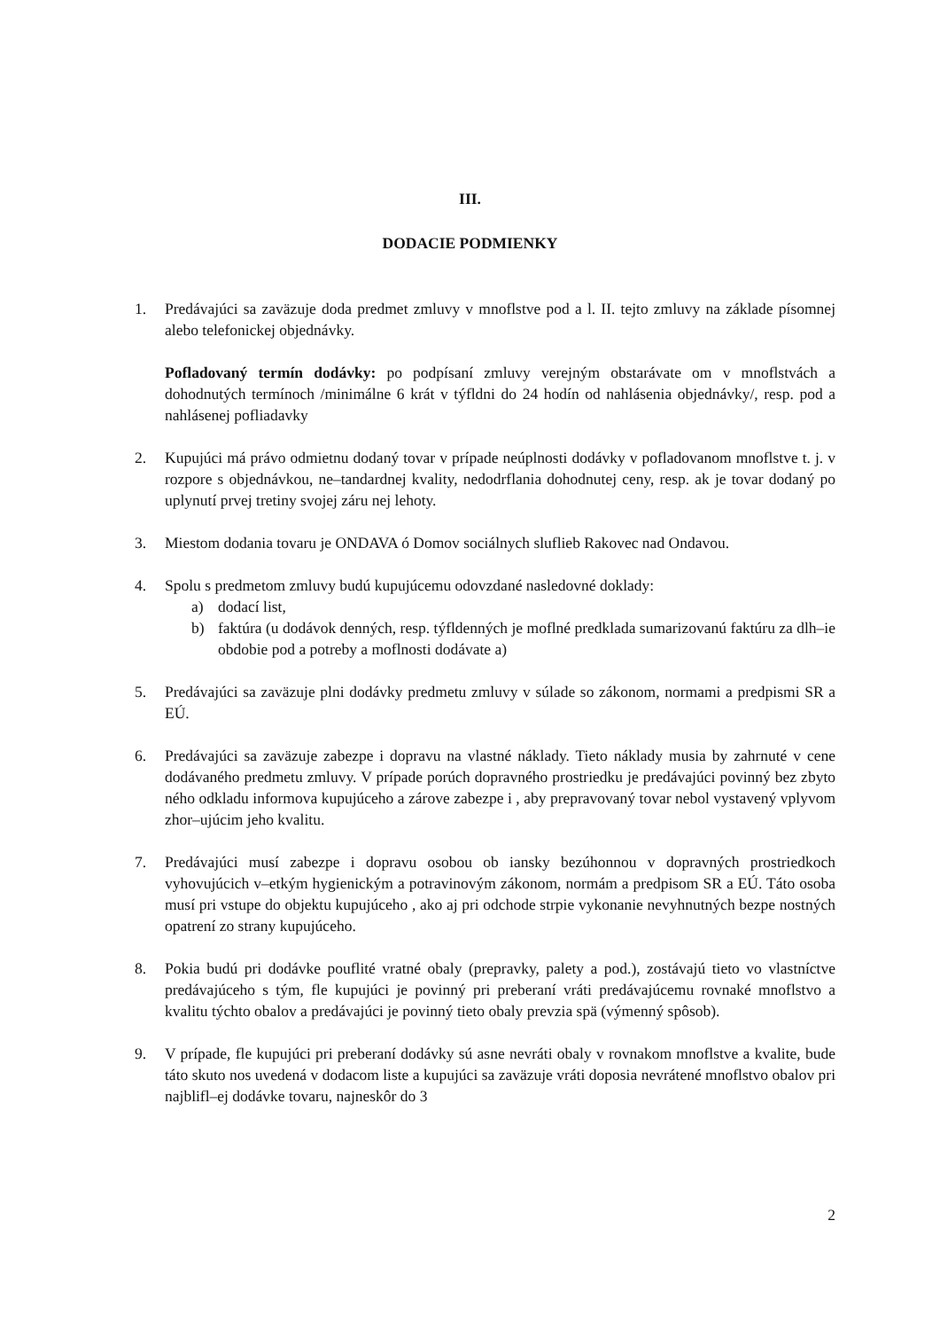III.
DODACIE PODMIENKY
1. Predávajúci sa zaväzuje doda predmet zmluvy v mnoflstve pod a l. II. tejto zmluvy na základe písomnej alebo telefonickej objednávky.
Pofladovaný termín dodávky: po podpísaní zmluvy verejným obstarávate om v mnoflstvách a dohodnutých termínoch /minimálne 6 krát v týfldni do 24 hodín od nahlásenia objednávky/, resp. pod a nahlásenej pofliadavky
2. Kupujúci má právo odmietnu dodaný tovar v prípade neúplnosti dodávky v pofladovanom mnoflstve t. j. v rozpore s objednávkou, ne–tandardnej kvality, nedodrflania dohodnutej ceny, resp. ak je tovar dodaný po uplynutí prvej tretiny svojej záru nej lehoty.
3. Miestom dodania tovaru je ONDAVA ó Domov sociálnych sluflieb Rakovec nad Ondavou.
4. Spolu s predmetom zmluvy budú kupujúcemu odovzdané nasledovné doklady:
a) dodací list,
b) faktúra (u dodávok denných, resp. týfldenných je moflné predklada sumarizovanú faktúru za dlh–ie obdobie pod a potreby a moflnosti dodávate a)
5. Predávajúci sa zaväzuje plni dodávky predmetu zmluvy v súlade so zákonom, normami a predpismi SR a EÚ.
6. Predávajúci sa zaväzuje zabezpe i dopravu na vlastné náklady. Tieto náklady musia by zahrnuté v cene dodávaného predmetu zmluvy. V prípade porúch dopravného prostriedku je predávajúci povinný bez zbyto ného odkladu informova kupujúceho a zárove zabezpe i , aby prepravovaný tovar nebol vystavený vplyvom zhor–ujúcim jeho kvalitu.
7. Predávajúci musí zabezpe i dopravu osobou ob iansky bezúhonnou v dopravných prostriedkoch vyhovujúcich v–etkým hygienickým a potravinovým zákonom, normám a predpisom SR a EÚ. Táto osoba musí pri vstupe do objektu kupujúceho , ako aj pri odchode strpie vykonanie nevyhnutných bezpe nostných opatrení zo strany kupujúceho.
8. Pokia budú pri dodávke pouflité vratné obaly (prepravky, palety a pod.), zostávajú tieto vo vlastníctve predávajúceho s tým, fle kupujúci je povinný pri preberaní vráti predávajúcemu rovnaké mnoflstvo a kvalitu týchto obalov a predávajúci je povinný tieto obaly prevzia spä (výmenný spôsob).
9. V prípade, fle kupujúci pri preberaní dodávky sú asne nevráti obaly v rovnakom mnoflstve a kvalite, bude táto skuto nos uvedená v dodacom liste a kupujúci sa zaväzuje vráti doposia nevrátené mnoflstvo obalov pri najblifl–ej dodávke tovaru, najneskôr do 3
2